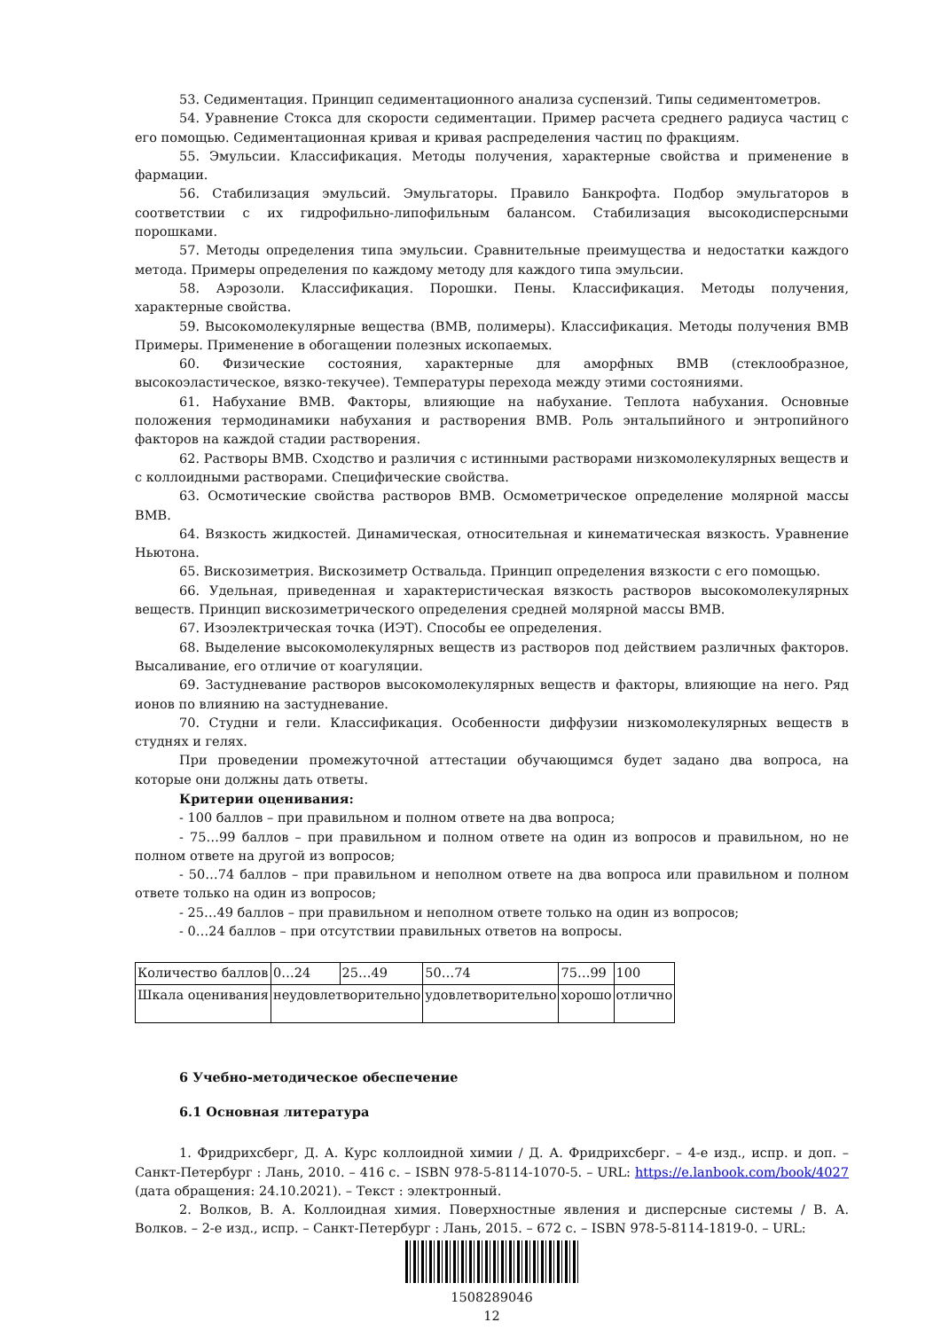53. Седиментация. Принцип седиментационного анализа суспензий. Типы седиментометров.
54. Уравнение Стокса для скорости седиментации. Пример расчета среднего радиуса частиц с его помощью. Седиментационная кривая и кривая распределения частиц по фракциям.
55. Эмульсии. Классификация. Методы получения, характерные свойства и применение в фармации.
56. Стабилизация эмульсий. Эмульгаторы. Правило Банкрофта. Подбор эмульгаторов в соответствии с их гидрофильно-липофильным балансом. Стабилизация высокодисперсными порошками.
57. Методы определения типа эмульсии. Сравнительные преимущества и недостатки каждого метода. Примеры определения по каждому методу для каждого типа эмульсии.
58. Аэрозоли. Классификация. Порошки. Пены. Классификация. Методы получения, характерные свойства.
59. Высокомолекулярные вещества (ВМВ, полимеры). Классификация. Методы получения ВМВ Примеры. Применение в обогащении полезных ископаемых.
60. Физические состояния, характерные для аморфных ВМВ (стеклообразное, высокоэластическое, вязко-текучее). Температуры перехода между этими состояниями.
61. Набухание ВМВ. Факторы, влияющие на набухание. Теплота набухания. Основные положения термодинамики набухания и растворения ВМВ. Роль энтальпийного и энтропийного факторов на каждой стадии растворения.
62. Растворы ВМВ. Сходство и различия с истинными растворами низкомолекулярных веществ и с коллоидными растворами. Специфические свойства.
63. Осмотические свойства растворов ВМВ. Осмометрическое определение молярной массы ВМВ.
64. Вязкость жидкостей. Динамическая, относительная и кинематическая вязкость. Уравнение Ньютона.
65. Вискозиметрия. Вискозиметр Оствальда. Принцип определения вязкости с его помощью.
66. Удельная, приведенная и характеристическая вязкость растворов высокомолекулярных веществ. Принцип вискозиметрического определения средней молярной массы ВМВ.
67. Изоэлектрическая точка (ИЭТ). Способы ее определения.
68. Выделение высокомолекулярных веществ из растворов под действием различных факторов. Высаливание, его отличие от коагуляции.
69. Застудневание растворов высокомолекулярных веществ и факторы, влияющие на него. Ряд ионов по влиянию на застудневание.
70. Студни и гели. Классификация. Особенности диффузии низкомолекулярных веществ в студнях и гелях.
При проведении промежуточной аттестации обучающимся будет задано два вопроса, на которые они должны дать ответы.
Критерии оценивания:
- 100 баллов – при правильном и полном ответе на два вопроса;
- 75…99 баллов – при правильном и полном ответе на один из вопросов и правильном, но не полном ответе на другой из вопросов;
- 50…74 баллов – при правильном и неполном ответе на два вопроса или правильном и полном ответе только на один из вопросов;
- 25…49 баллов – при правильном и неполном ответе только на один из вопросов;
- 0…24 баллов – при отсутствии правильных ответов на вопросы.
| Количество баллов | 0…24 | 25…49 | 50…74 | 75…99 | 100 |
| Шкала оценивания | неудовлетворительно | | удовлетворительно | хорошо | отлично |
6 Учебно-методическое обеспечение
6.1 Основная литература
1. Фридрихсберг, Д. А. Курс коллоидной химии / Д. А. Фридрихсберг. – 4-е изд., испр. и доп. – Санкт-Петербург : Лань, 2010. – 416 с. – ISBN 978-5-8114-1070-5. – URL: https://e.lanbook.com/book/4027 (дата обращения: 24.10.2021). – Текст : электронный.
2. Волков, В. А. Коллоидная химия. Поверхностные явления и дисперсные системы / В. А. Волков. – 2-е изд., испр. – Санкт-Петербург : Лань, 2015. – 672 с. – ISBN 978-5-8114-1819-0. – URL:
1508289046
12